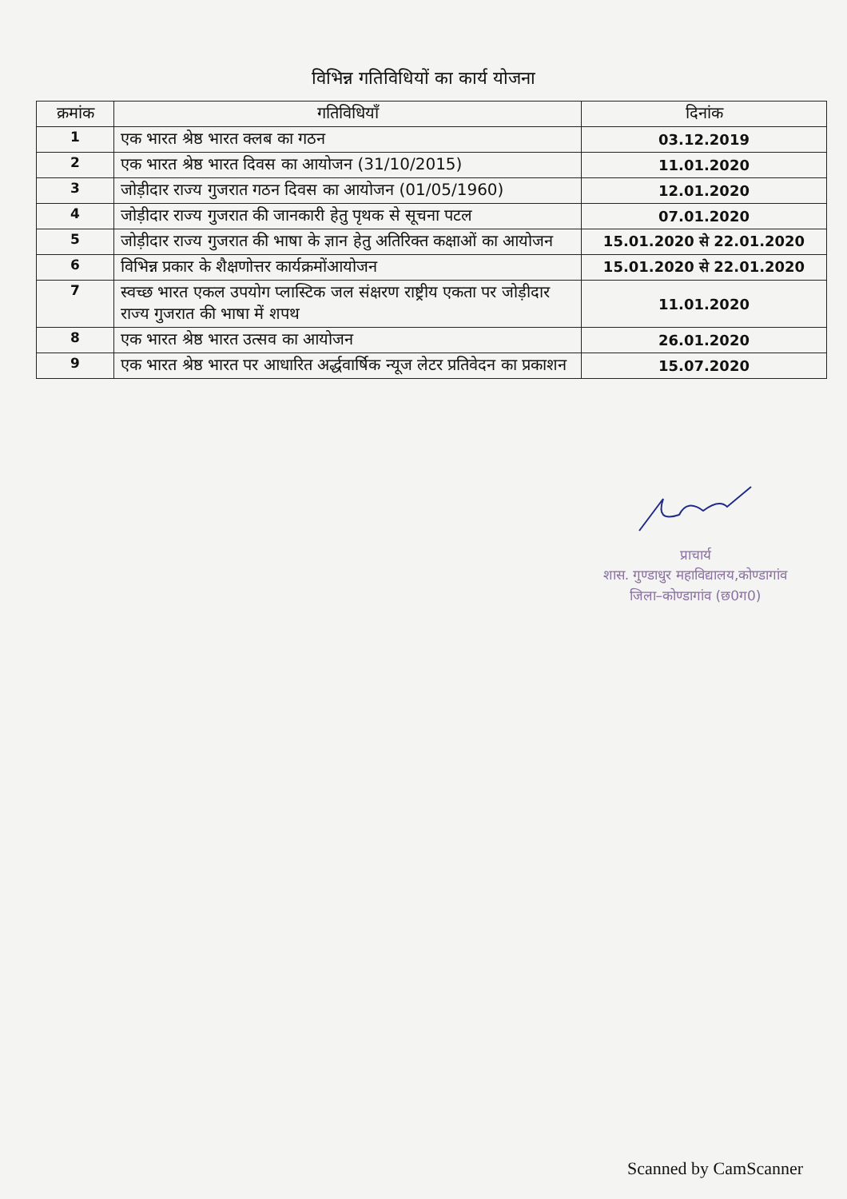विभिन्न गतिविधियों का कार्य योजना
| क्रमांक | गतिविधियाँ | दिनांक |
| --- | --- | --- |
| 1 | एक भारत श्रेष्ठ भारत क्लब का गठन | 03.12.2019 |
| 2 | एक भारत श्रेष्ठ भारत दिवस का आयोजन (31/10/2015) | 11.01.2020 |
| 3 | जोड़ीदार राज्य गुजरात गठन दिवस का आयोजन (01/05/1960) | 12.01.2020 |
| 4 | जोड़ीदार राज्य गुजरात की जानकारी हेतु पृथक से सूचना पटल | 07.01.2020 |
| 5 | जोड़ीदार राज्य गुजरात की भाषा के ज्ञान हेतु अतिरिक्त कक्षाओं का आयोजन | 15.01.2020 से 22.01.2020 |
| 6 | विभिन्न प्रकार के शैक्षणोत्तर कार्यक्रमोंआयोजन | 15.01.2020 से 22.01.2020 |
| 7 | स्वच्छ भारत एकल उपयोग प्लास्टिक जल संक्षरण राष्ट्रीय एकता पर जोड़ीदार राज्य गुजरात की भाषा में शपथ | 11.01.2020 |
| 8 | एक भारत श्रेष्ठ भारत उत्सव का आयोजन | 26.01.2020 |
| 9 | एक भारत श्रेष्ठ भारत पर आधारित अर्द्धवार्षिक न्यूज लेटर प्रतिवेदन का प्रकाशन | 15.07.2020 |
प्राचार्य
शास. गुण्डाधुर महाविद्यालय,कोण्डागांव
जिला–कोण्डागांव (छ0ग0)
Scanned by CamScanner